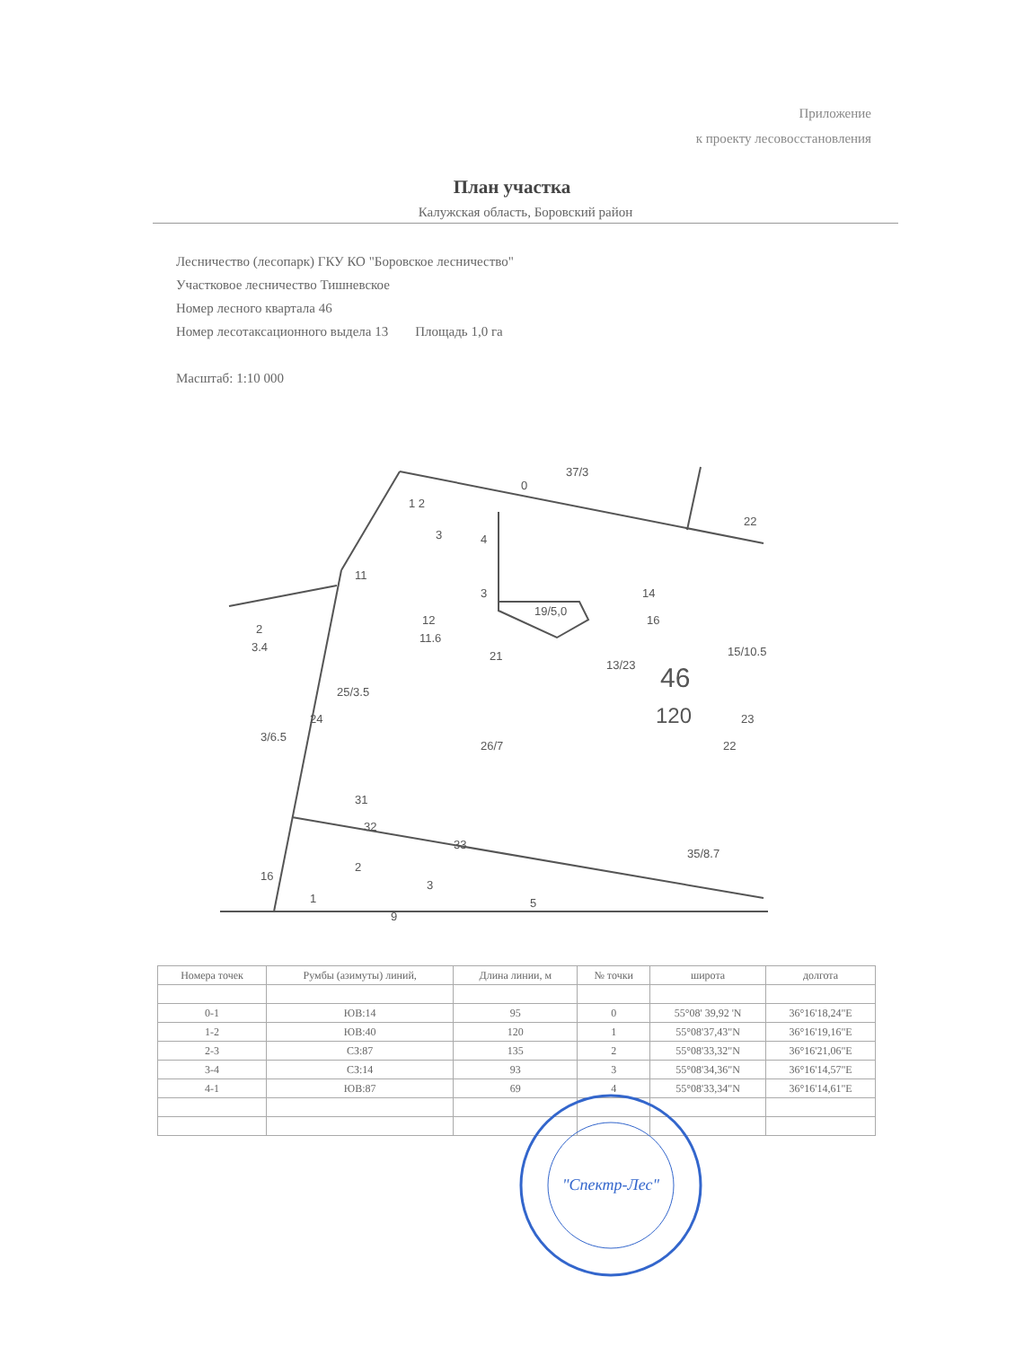Приложение
к проекту лесовосстановления
План участка
Калужская область, Боровский район
Лесничество (лесопарк) ГКУ КО "Боровское лесничество"
Участковое лесничество Тишневское
Номер лесного квартала 46
Номер лесотаксационного выдела 13 Площадь 1,0 га
Масштаб: 1:10 000
1 2
3
0
37/3
22
11
4
3
19/5,0
12
11.6
2
3.4
21
13/23
46
120
14
16
15/10.5
23
22
25/3.5
24
3/6.5
26/7
31
32
33
35/8.7
16
2
3
5
9
1
| Номера точек | Румбы (азимуты) линий, | Длина линии, м | № точки | широта | долгота |
| --- | --- | --- | --- | --- | --- |
| 0-1 | ЮВ:14 | 95 | 0 | 55°08' 39,92 'N | 36°16'18,24"E |
| 1-2 | ЮВ:40 | 120 | 1 | 55°08'37,43"N | 36°16'19,16"E |
| 2-3 | СЗ:87 | 135 | 2 | 55°08'33,32"N | 36°16'21,06"E |
| 3-4 | СЗ:14 | 93 | 3 | 55°08'34,36"N | 36°16'14,57"E |
| 4-1 | ЮВ:87 | 69 | 4 | 55°08'33,34"N | 36°16'14,61"E |
"Спектр-Лес"